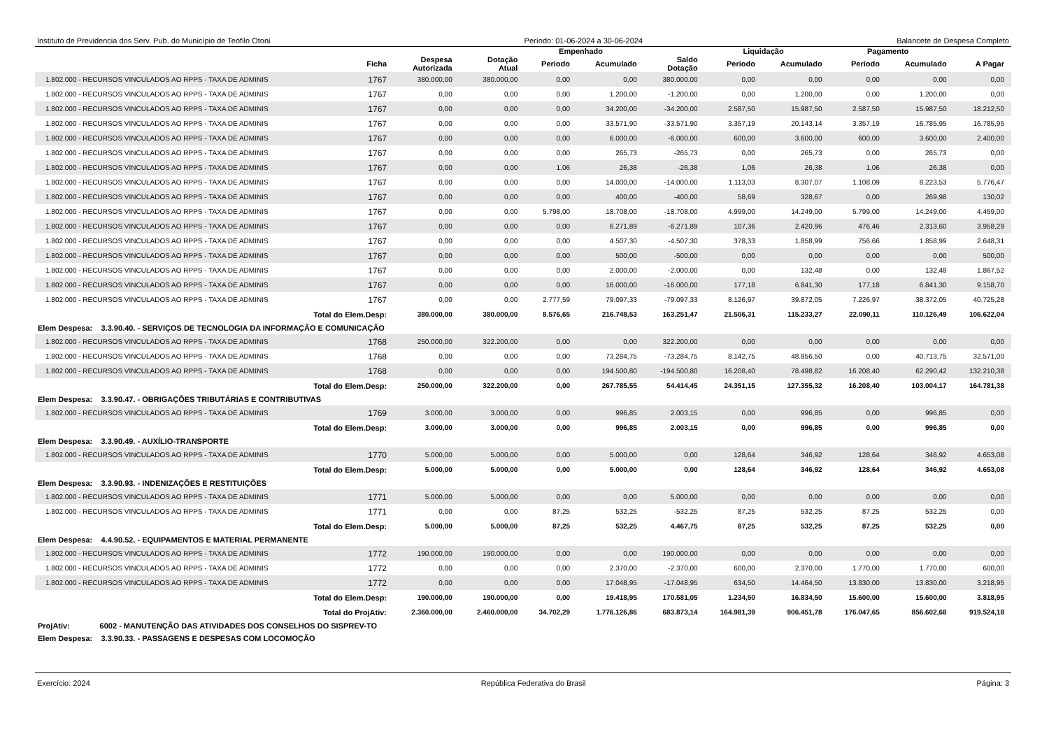Instituto de Previdencia dos Serv. Pub. do Município de Teófilo Otoni Período: 01-06-2024 a 30-06-2024 Balancete de Despesa Completo
| | | | | Empenhado | | | Liquidação | | Pagamento | | |
| --- | --- | --- | --- | --- | --- | --- | --- | --- | --- | --- | --- |
| | Ficha | Despesa Autorizada | Dotação Atual | Periodo | Acumulado | Saldo Dotação | Periodo | Acumulado | Período | Acumulado | A Pagar |
| 1.802.000 - RECURSOS VINCULADOS AO RPPS - TAXA DE ADMINIS | 1767 | 380.000,00 | 380.000,00 | 0,00 | 0,00 | 380.000,00 | 0,00 | 0,00 | 0,00 | 0,00 | 0,00 |
| 1.802.000 - RECURSOS VINCULADOS AO RPPS - TAXA DE ADMINIS | 1767 | 0,00 | 0,00 | 0,00 | 1.200,00 | -1.200,00 | 0,00 | 1.200,00 | 0,00 | 1.200,00 | 0,00 |
| 1.802.000 - RECURSOS VINCULADOS AO RPPS - TAXA DE ADMINIS | 1767 | 0,00 | 0,00 | 0,00 | 34.200,00 | -34.200,00 | 2.587,50 | 15.987,50 | 2.587,50 | 15.987,50 | 18.212,50 |
| 1.802.000 - RECURSOS VINCULADOS AO RPPS - TAXA DE ADMINIS | 1767 | 0,00 | 0,00 | 0,00 | 33.571,90 | -33.571,90 | 3.357,19 | 20.143,14 | 3.357,19 | 16.785,95 | 16.785,95 |
| 1.802.000 - RECURSOS VINCULADOS AO RPPS - TAXA DE ADMINIS | 1767 | 0,00 | 0,00 | 0,00 | 6.000,00 | -6.000,00 | 600,00 | 3.600,00 | 600,00 | 3.600,00 | 2.400,00 |
| 1.802.000 - RECURSOS VINCULADOS AO RPPS - TAXA DE ADMINIS | 1767 | 0,00 | 0,00 | 0,00 | 265,73 | -265,73 | 0,00 | 265,73 | 0,00 | 265,73 | 0,00 |
| 1.802.000 - RECURSOS VINCULADOS AO RPPS - TAXA DE ADMINIS | 1767 | 0,00 | 0,00 | 1,06 | 26,38 | -26,38 | 1,06 | 26,38 | 1,06 | 26,38 | 0,00 |
| 1.802.000 - RECURSOS VINCULADOS AO RPPS - TAXA DE ADMINIS | 1767 | 0,00 | 0,00 | 0,00 | 14.000,00 | -14.000,00 | 1.113,03 | 8.307,07 | 1.108,09 | 8.223,53 | 5.776,47 |
| 1.802.000 - RECURSOS VINCULADOS AO RPPS - TAXA DE ADMINIS | 1767 | 0,00 | 0,00 | 0,00 | 400,00 | -400,00 | 58,69 | 328,67 | 0,00 | 269,98 | 130,02 |
| 1.802.000 - RECURSOS VINCULADOS AO RPPS - TAXA DE ADMINIS | 1767 | 0,00 | 0,00 | 5.798,00 | 18.708,00 | -18.708,00 | 4.999,00 | 14.249,00 | 5.799,00 | 14.249,00 | 4.459,00 |
| 1.802.000 - RECURSOS VINCULADOS AO RPPS - TAXA DE ADMINIS | 1767 | 0,00 | 0,00 | 0,00 | 6.271,89 | -6.271,89 | 107,36 | 2.420,96 | 476,46 | 2.313,60 | 3.958,29 |
| 1.802.000 - RECURSOS VINCULADOS AO RPPS - TAXA DE ADMINIS | 1767 | 0,00 | 0,00 | 0,00 | 4.507,30 | -4.507,30 | 378,33 | 1.858,99 | 756,66 | 1.858,99 | 2.648,31 |
| 1.802.000 - RECURSOS VINCULADOS AO RPPS - TAXA DE ADMINIS | 1767 | 0,00 | 0,00 | 0,00 | 500,00 | -500,00 | 0,00 | 0,00 | 0,00 | 0,00 | 500,00 |
| 1.802.000 - RECURSOS VINCULADOS AO RPPS - TAXA DE ADMINIS | 1767 | 0,00 | 0,00 | 0,00 | 2.000,00 | -2.000,00 | 0,00 | 132,48 | 0,00 | 132,48 | 1.867,52 |
| 1.802.000 - RECURSOS VINCULADOS AO RPPS - TAXA DE ADMINIS | 1767 | 0,00 | 0,00 | 0,00 | 16.000,00 | -16.000,00 | 177,18 | 6.841,30 | 177,18 | 6.841,30 | 9.158,70 |
| 1.802.000 - RECURSOS VINCULADOS AO RPPS - TAXA DE ADMINIS | 1767 | 0,00 | 0,00 | 2.777,59 | 79.097,33 | -79.097,33 | 8.126,97 | 39.872,05 | 7.226,97 | 38.372,05 | 40.725,28 |
| Total do Elem.Desp: | | 380.000,00 | 380.000,00 | 8.576,65 | 216.748,53 | 163.251,47 | 21.506,31 | 115.233,27 | 22.090,11 | 110.126,49 | 106.622,04 |
| Elem Despesa: 3.3.90.40. - SERVIÇOS DE TECNOLOGIA DA INFORMAÇÃO E COMUNICAÇÃO | | | | | | | | | | | |
| 1.802.000 - RECURSOS VINCULADOS AO RPPS - TAXA DE ADMINIS | 1768 | 250.000,00 | 322.200,00 | 0,00 | 0,00 | 322.200,00 | 0,00 | 0,00 | 0,00 | 0,00 | 0,00 |
| 1.802.000 - RECURSOS VINCULADOS AO RPPS - TAXA DE ADMINIS | 1768 | 0,00 | 0,00 | 0,00 | 73.284,75 | -73.284,75 | 8.142,75 | 48.856,50 | 0,00 | 40.713,75 | 32.571,00 |
| 1.802.000 - RECURSOS VINCULADOS AO RPPS - TAXA DE ADMINIS | 1768 | 0,00 | 0,00 | 0,00 | 194.500,80 | -194.500,80 | 16.208,40 | 78.498,82 | 16.208,40 | 62.290,42 | 132.210,38 |
| Total do Elem.Desp: | | 250.000,00 | 322.200,00 | 0,00 | 267.785,55 | 54.414,45 | 24.351,15 | 127.355,32 | 16.208,40 | 103.004,17 | 164.781,38 |
| Elem Despesa: 3.3.90.47. - OBRIGAÇÕES TRIBUTÁRIAS E CONTRIBUTIVAS | | | | | | | | | | | |
| 1.802.000 - RECURSOS VINCULADOS AO RPPS - TAXA DE ADMINIS | 1769 | 3.000,00 | 3.000,00 | 0,00 | 996,85 | 2.003,15 | 0,00 | 996,85 | 0,00 | 996,85 | 0,00 |
| Total do Elem.Desp: | | 3.000,00 | 3.000,00 | 0,00 | 996,85 | 2.003,15 | 0,00 | 996,85 | 0,00 | 996,85 | 0,00 |
| Elem Despesa: 3.3.90.49. - AUXÍLIO-TRANSPORTE | | | | | | | | | | | |
| 1.802.000 - RECURSOS VINCULADOS AO RPPS - TAXA DE ADMINIS | 1770 | 5.000,00 | 5.000,00 | 0,00 | 5.000,00 | 0,00 | 128,64 | 346,92 | 128,64 | 346,92 | 4.653,08 |
| Total do Elem.Desp: | | 5.000,00 | 5.000,00 | 0,00 | 5.000,00 | 0,00 | 128,64 | 346,92 | 128,64 | 346,92 | 4.653,08 |
| Elem Despesa: 3.3.90.93. - INDENIZAÇÕES E RESTITUIÇÕES | | | | | | | | | | | |
| 1.802.000 - RECURSOS VINCULADOS AO RPPS - TAXA DE ADMINIS | 1771 | 5.000,00 | 5.000,00 | 0,00 | 0,00 | 5.000,00 | 0,00 | 0,00 | 0,00 | 0,00 | 0,00 |
| 1.802.000 - RECURSOS VINCULADOS AO RPPS - TAXA DE ADMINIS | 1771 | 0,00 | 0,00 | 87,25 | 532,25 | -532,25 | 87,25 | 532,25 | 87,25 | 532,25 | 0,00 |
| Total do Elem.Desp: | | 5.000,00 | 5.000,00 | 87,25 | 532,25 | 4.467,75 | 87,25 | 532,25 | 87,25 | 532,25 | 0,00 |
| Elem Despesa: 4.4.90.52. - EQUIPAMENTOS E MATERIAL PERMANENTE | | | | | | | | | | | |
| 1.802.000 - RECURSOS VINCULADOS AO RPPS - TAXA DE ADMINIS | 1772 | 190.000,00 | 190.000,00 | 0,00 | 0,00 | 190.000,00 | 0,00 | 0,00 | 0,00 | 0,00 | 0,00 |
| 1.802.000 - RECURSOS VINCULADOS AO RPPS - TAXA DE ADMINIS | 1772 | 0,00 | 0,00 | 0,00 | 2.370,00 | -2.370,00 | 600,00 | 2.370,00 | 1.770,00 | 1.770,00 | 600,00 |
| 1.802.000 - RECURSOS VINCULADOS AO RPPS - TAXA DE ADMINIS | 1772 | 0,00 | 0,00 | 0,00 | 17.048,95 | -17.048,95 | 634,50 | 14.464,50 | 13.830,00 | 13.830,00 | 3.218,95 |
| Total do Elem.Desp: | | 190.000,00 | 190.000,00 | 0,00 | 19.418,95 | 170.581,05 | 1.234,50 | 16.834,50 | 15.600,00 | 15.600,00 | 3.818,95 |
| Total do ProjAtiv: | | 2.360.000,00 | 2.460.000,00 | 34.702,29 | 1.776.126,86 | 683.873,14 | 164.981,39 | 906.451,78 | 176.047,65 | 856.602,68 | 919.524,18 |
| ProjAtiv: 6002 - MANUTENÇÃO DAS ATIVIDADES DOS CONSELHOS DO SISPREV-TO | | | | | | | | | | | |
| Elem Despesa: 3.3.90.33. - PASSAGENS E DESPESAS COM LOCOMOÇÃO | | | | | | | | | | | |
Exercício: 2024 República Federativa do Brasil Página: 3